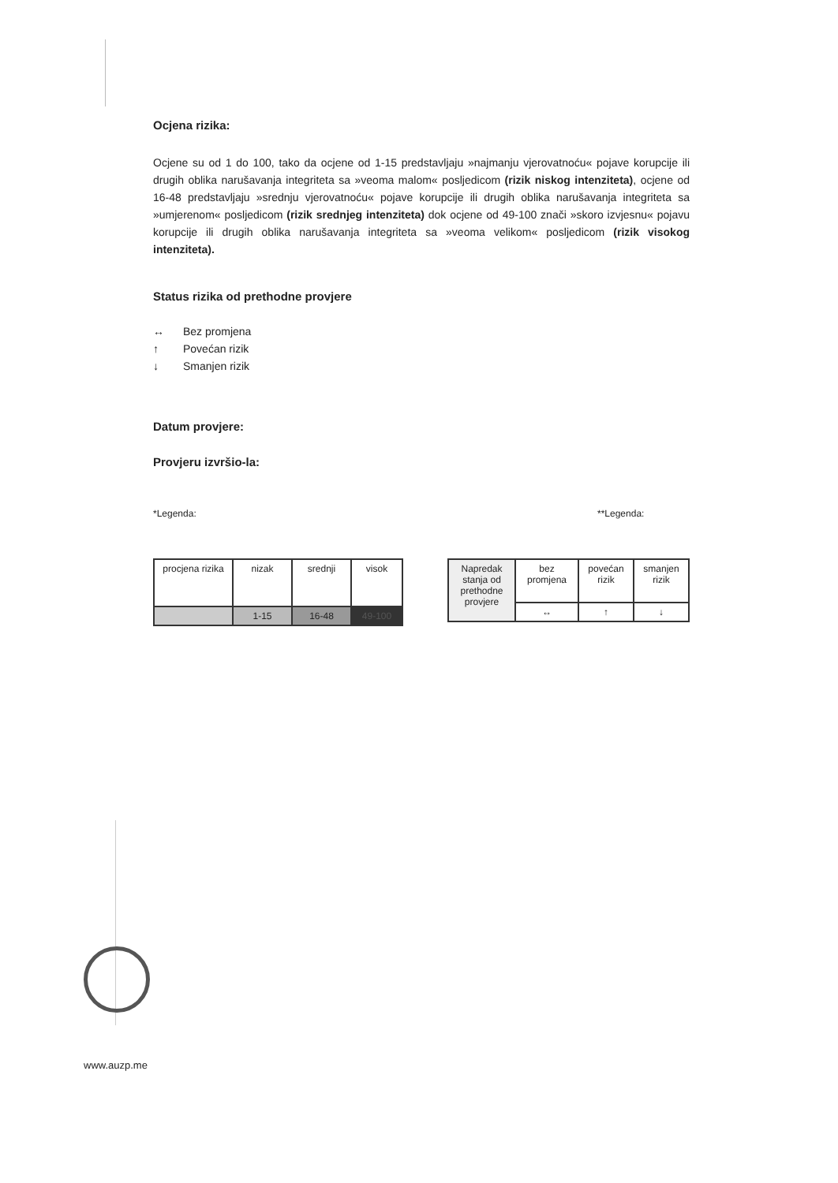Ocjena rizika:
Ocjene su od 1 do 100, tako da ocjene od 1-15 predstavljaju »najmanju vjerovatnoću« pojave korupcije ili drugih oblika narušavanja integriteta sa »veoma malom« posljedicom (rizik niskog intenziteta), ocjene od 16-48 predstavljaju »srednju vjerovatnoću« pojave korupcije ili drugih oblika narušavanja integriteta sa »umjerenom« posljedicom (rizik srednjeg intenziteta) dok ocjene od 49-100 znači »skoro izvjesnu« pojavu korupcije ili drugih oblika narušavanja integriteta sa »veoma velikom« posljedicom (rizik visokog intenziteta).
Status rizika od prethodne provjere
↔ Bez promjena
↑ Povećan rizik
↓ Smanjen rizik
Datum provjere:
Provjeru izvršio-la:
*Legenda:
| procjena rizika | nizak | srednji | visok |
| | 1-15 | 16-48 | 49-100 |
**Legenda:
| Napredak stanja od prethodne provjere | bez promjena | povećan rizik | smanjen rizik |
| | ↔ | ↑ | ↓ |
www.auzp.me